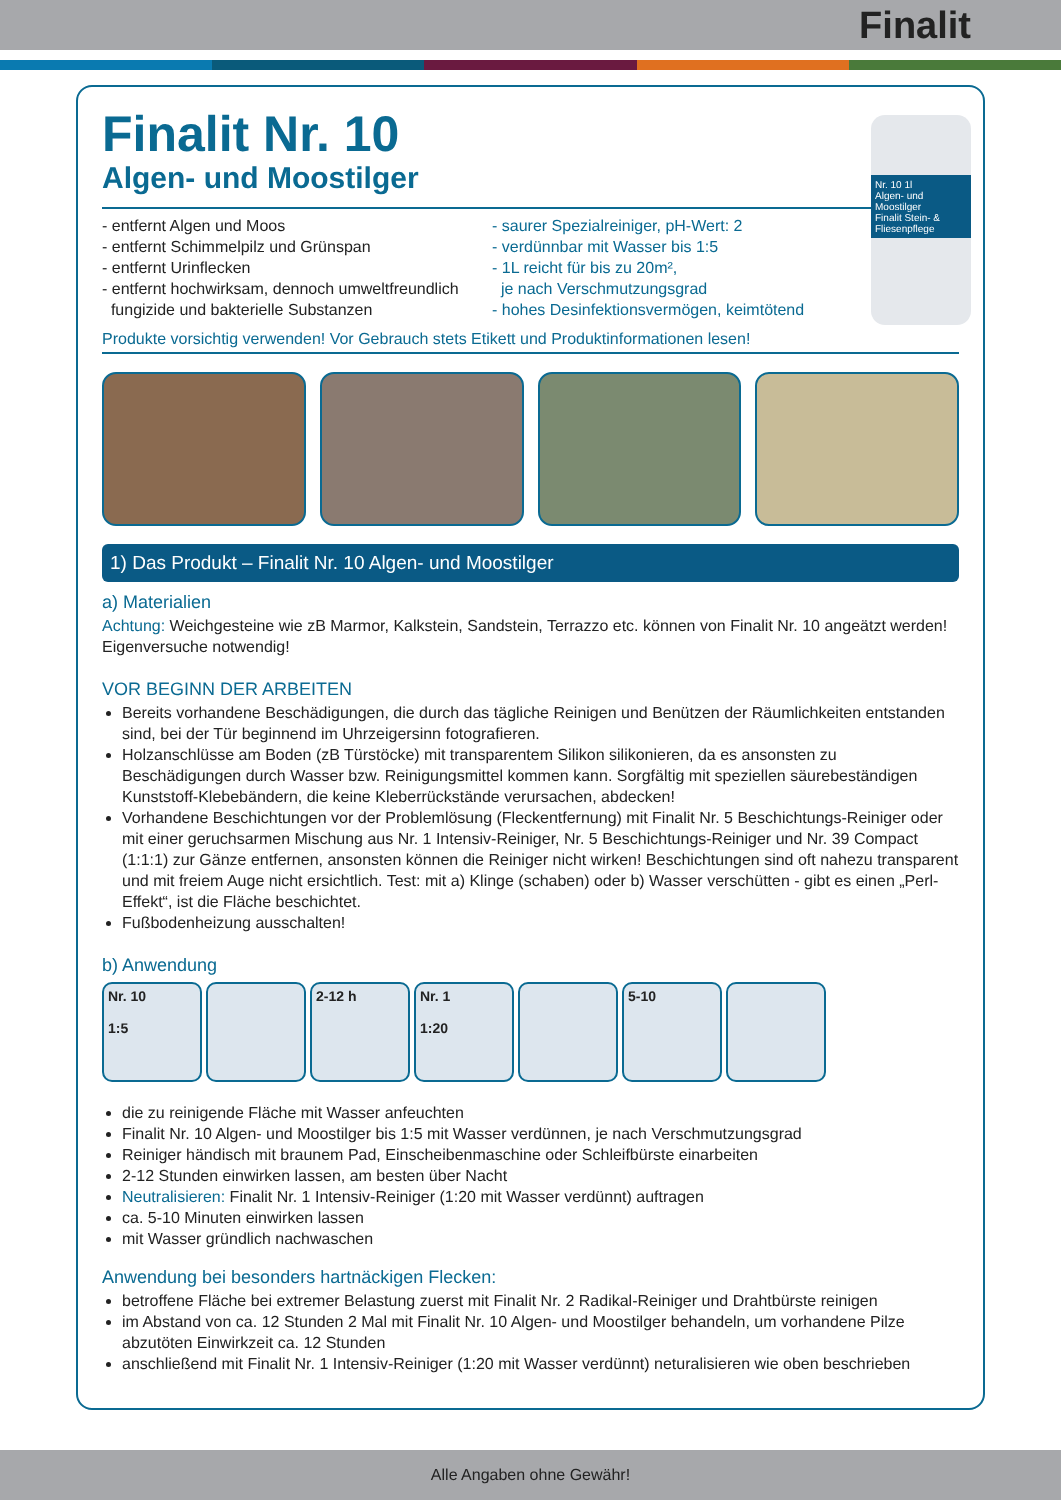Finalit
Nr. 10 1l
Algen- und Moostilger
Finalit Stein- & Fliesenpflege
Finalit Nr. 10
Algen- und Moostilger
- entfernt Algen und Moos
- entfernt Schimmelpilz und Grünspan
- entfernt Urinflecken
- entfernt hochwirksam, dennoch umweltfreundlich
fungizide und bakterielle Substanzen
- saurer Spezialreiniger, pH-Wert: 2
- verdünnbar mit Wasser bis 1:5
- 1L reicht für bis zu 20m²,
je nach Verschmutzungsgrad
- hohes Desinfektionsvermögen, keimtötend
Produkte vorsichtig verwenden! Vor Gebrauch stets Etikett und Produktinformationen lesen!
1) Das Produkt – Finalit Nr. 10 Algen- und Moostilger
a) Materialien
Achtung: Weichgesteine wie zB Marmor, Kalkstein, Sandstein, Terrazzo etc. können von Finalit Nr. 10 angeätzt werden! Eigenversuche notwendig!
VOR BEGINN DER ARBEITEN
Bereits vorhandene Beschädigungen, die durch das tägliche Reinigen und Benützen der Räumlichkeiten entstanden sind, bei der Tür beginnend im Uhrzeigersinn fotografieren.
Holzanschlüsse am Boden (zB Türstöcke) mit transparentem Silikon silikonieren, da es ansonsten zu Beschädigungen durch Wasser bzw. Reinigungsmittel kommen kann. Sorgfältig mit speziellen säurebeständigen Kunststoff-Klebebändern, die keine Kleberrückstände verursachen, abdecken!
Vorhandene Beschichtungen vor der Problemlösung (Fleckentfernung) mit Finalit Nr. 5 Beschichtungs-Reiniger oder mit einer geruchsarmen Mischung aus Nr. 1 Intensiv-Reiniger, Nr. 5 Beschichtungs-Reiniger und Nr. 39 Compact (1:1:1) zur Gänze entfernen, ansonsten können die Reiniger nicht wirken! Beschichtungen sind oft nahezu transparent und mit freiem Auge nicht ersichtlich. Test: mit a) Klinge (schaben) oder b) Wasser verschütten - gibt es einen „Perl-Effekt“, ist die Fläche beschichtet.
Fußbodenheizung ausschalten!
b) Anwendung
Nr. 10
1:5
2-12 h Nr. 1
1:20
5-10
die zu reinigende Fläche mit Wasser anfeuchten
Finalit Nr. 10 Algen- und Moostilger bis 1:5 mit Wasser verdünnen, je nach Verschmutzungsgrad
Reiniger händisch mit braunem Pad, Einscheibenmaschine oder Schleifbürste einarbeiten
2-12 Stunden einwirken lassen, am besten über Nacht
Neutralisieren: Finalit Nr. 1 Intensiv-Reiniger (1:20 mit Wasser verdünnt) auftragen
ca. 5-10 Minuten einwirken lassen
mit Wasser gründlich nachwaschen
Anwendung bei besonders hartnäckigen Flecken:
betroffene Fläche bei extremer Belastung zuerst mit Finalit Nr. 2 Radikal-Reiniger und Drahtbürste reinigen
im Abstand von ca. 12 Stunden 2 Mal mit Finalit Nr. 10 Algen- und Moostilger behandeln, um vorhandene Pilze abzutöten Einwirkzeit ca. 12 Stunden
anschließend mit Finalit Nr. 1 Intensiv-Reiniger (1:20 mit Wasser verdünnt) neturalisieren wie oben beschrieben
Alle Angaben ohne Gewähr!